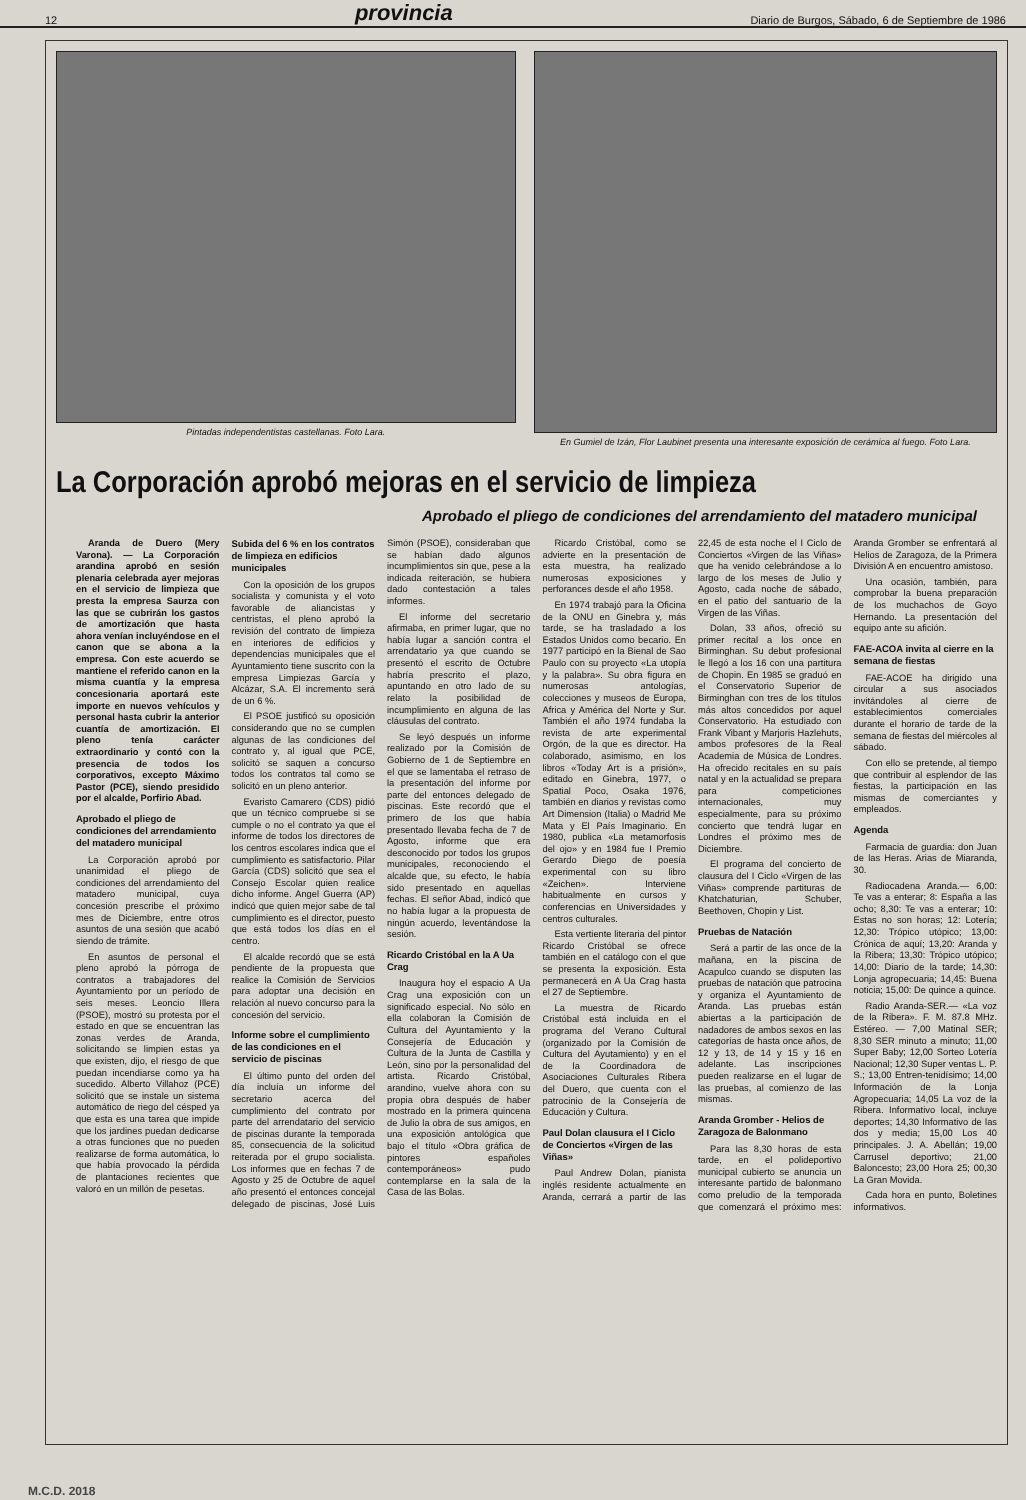12 provincia Diario de Burgos, Sábado, 6 de Septiembre de 1986
Pintadas independentistas castellanas. Foto Lara.
En Gumiel de Izán, Flor Laubinet presenta una interesante exposición de cerámica al fuego. Foto Lara.
La Corporación aprobó mejoras en el servicio de limpieza
Aprobado el pliego de condiciones del arrendamiento del matadero municipal
Aranda de Duero (Mery Varona). — La Corporación arandina aprobó en sesión plenaria celebrada ayer mejoras en el servicio de limpieza que presta la empresa Saurza con las que se cubrirán los gastos de amortización que hasta ahora venían incluyéndose en el canon que se abona a la empresa. Con este acuerdo se mantiene el referido canon en la misma cuantía y la empresa concesionaria aportará este importe en nuevos vehículos y personal hasta cubrir la anterior cuantía de amortización. El pleno tenía carácter extraordinario y contó con la presencia de todos los corporativos, excepto Máximo Pastor (PCE), siendo presidido por el alcalde, Porfirio Abad.
Aprobado el pliego de condiciones del arrendamiento del matadero municipal
La Corporación aprobó por unanimidad el pliego de condiciones del arrendamiento del matadero municipal, cuya concesión prescribe el próximo mes de Diciembre, entre otros asuntos de una sesión que acabó siendo de trámite.
En asuntos de personal el pleno aprobó la pórroga de contratos a trabajadores del Ayuntamiento por un período de seis meses. Leoncio Illera (PSOE), mostró su protesta por el estado en que se encuentran las zonas verdes de Aranda, solicitando se limpien estas ya que existen, dijo, el riesgo de que puedan incendiarse como ya ha sucedido. Alberto Villahoz (PCE) solicitó que se instale un sistema automático de riego del césped ya que esta es una tarea que impide que los jardines puedan dedicarse a otras funciones que no pueden realizarse de forma automática, lo que había provocado la pérdida de plantaciones recientes que valoró en un millón de pesetas.
Subida del 6 % en los contratos de limpieza en edificios municipales
Con la oposición de los grupos socialista y comunista y el voto favorable de aliancistas y centristas, el pleno aprobó la revisión del contrato de limpieza en interiores de edificios y dependencias municipales que el Ayuntamiento tiene suscrito con la empresa Limpiezas García y Alcázar, S.A. El incremento será de un 6 %.
El PSOE justificó su oposición considerando que no se cumplen algunas de las condiciones del contrato y, al igual que PCE, solicitó se saquen a concurso todos los contratos tal como se solicitó en un pleno anterior.
Evaristo Camarero (CDS) pidió que un técnico compruebe si se cumple o no el contrato ya que el informe de todos los directores de los centros escolares indica que el cumplimiento es satisfactorio. Pilar García (CDS) solicitó que sea el Consejo Escolar quien realice dicho informe. Angel Guerra (AP) indicó que quien mejor sabe de tal cumplimiento es el director, puesto que está todos los días en el centro.
El alcalde recordó que se está pendiente de la propuesta que realice la Comisión de Servicios para adoptar una decisión en relación al nuevo concurso para la concesión del servicio.
Informe sobre el cumplimiento de las condiciones en el servicio de piscinas
El último punto del orden del día incluía un informe del secretario acerca del cumplimiento del contrato por parte del arrendatario del servicio de piscinas durante la temporada 85, consecuencia de la solicitud reiterada por el grupo socialista. Los informes que en fechas 7 de Agosto y 25 de Octubre de aquel año presentó el entonces concejal delegado de piscinas, José Luis Simón (PSOE), consideraban que se habían dado algunos incumplimientos sin que, pese a la indicada reiteración, se hubiera dado contestación a tales informes.
El informe del secretario afirmaba, en primer lugar, que no había lugar a sanción contra el arrendatario ya que cuando se presentó el escrito de Octubre habría prescrito el plazo, apuntando en otro lado de su relato la posibilidad de incumplimiento en alguna de las cláusulas del contrato.
Se leyó después un informe realizado por la Comisión de Gobierno de 1 de Septiembre en el que se lamentaba el retraso de la presentación del informe por parte del entonces delegado de piscinas. Este recordó que el primero de los que había presentado llevaba fecha de 7 de Agosto, informe que era desconocido por todos los grupos municipales, reconociendo el alcalde que, su efecto, le había sido presentado en aquellas fechas. El señor Abad, indicó que no había lugar a la propuesta de ningún acuerdo, leventándose la sesión.
Ricardo Cristóbal en la A Ua Crag
Inaugura hoy el espacio A Ua Crag una exposición con un significado especial. No sólo en ella colaboran la Comisión de Cultura del Ayuntamiento y la Consejería de Educación y Cultura de la Junta de Castilla y León, sino por la personalidad del artista. Ricardo Cristóbal, arandino, vuelve ahora con su propia obra después de haber mostrado en la primera quincena de Julio la obra de sus amigos, en una exposición antológica que bajo el título «Obra gráfica de pintores españoles contemporáneos» pudo contemplarse en la sala de la Casa de las Bolas.
Ricardo Cristóbal, como se advierte en la presentación de esta muestra, ha realizado numerosas exposiciones y perforances desde el año 1958.
En 1974 trabajó para la Oficina de la ONU en Ginebra y, más tarde, se ha trasladado a los Estados Unidos como becario. En 1977 participó en la Bienal de Sao Paulo con su proyecto «La utopía y la palabra». Su obra figura en numerosas antologías, colecciones y museos de Europa, Africa y América del Norte y Sur. También el año 1974 fundaba la revista de arte experimental Orgón, de la que es director. Ha colaborado, asimismo, en los libros «Today Art is a prisión», editado en Ginebra, 1977, o Spatial Poco, Osaka 1976, también en diarios y revistas como Art Dimension (Italia) o Madrid Me Mata y El País Imaginario. En 1980, publica «La metamorfosis del ojo» y en 1984 fue I Premio Gerardo Diego de poesía experimental con su libro «Zeichen». Interviene habitualmente en cursos y conferencias en Universidades y centros culturales.
Esta vertiente literaria del pintor Ricardo Cristóbal se ofrece también en el catálogo con el que se presenta la exposición. Esta permanecerá en A Ua Crag hasta el 27 de Septiembre.
La muestra de Ricardo Cristóbal está incluida en el programa del Verano Cultural (organizado por la Comisión de Cultura del Ayutamiento) y en el de la Coordinadora de Asociaciones Culturales Ribera del Duero, que cuenta con el patrocinio de la Consejería de Educación y Cultura.
Paul Dolan clausura el I Ciclo de Conciertos «Virgen de las Viñas»
Paul Andrew Dolan, pianista inglés residente actualmente en Aranda, cerrará a partir de las 22,45 de esta noche el I Ciclo de Conciertos «Virgen de las Viñas» que ha venido celebrándose a lo largo de los meses de Julio y Agosto, cada noche de sábado, en el patio del santuario de la Virgen de las Viñas.
Dolan, 33 años, ofreció su primer recital a los once en Birminghan. Su debut profesional le llegó a los 16 con una partitura de Chopin. En 1985 se graduó en el Conservatorio Superior de Birminghan con tres de los títulos más altos concedidos por aquel Conservatorio. Ha estudiado con Frank Vibant y Marjoris Hazlehuts, ambos profesores de la Real Academia de Música de Londres. Ha ofrecido recitales en su país natal y en la actualidad se prepara para competiciones internacionales, muy especialmente, para su próximo concierto que tendrá lugar en Londres el próximo mes de Diciembre.
El programa del concierto de clausura del I Ciclo «Virgen de las Viñas» comprende partituras de Khatchaturian, Schuber, Beethoven, Chopin y List.
Pruebas de Natación
Será a partir de las once de la mañana, en la piscina de Acapulco cuando se disputen las pruebas de natación que patrocina y organiza el Ayuntamiento de Aranda. Las pruebas están abiertas a la participación de nadadores de ambos sexos en las categorías de hasta once años, de 12 y 13, de 14 y 15 y 16 en adelante. Las inscripciones pueden realizarse en el lugar de las pruebas, al comienzo de las mismas.
Aranda Gromber - Helios de Zaragoza de Balonmano
Para las 8,30 horas de esta tarde, en el polideportivo municipal cubierto se anuncia un interesante partido de balonmano como preludio de la temporada que comenzará el próximo mes: Aranda Gromber se enfrentará al Helios de Zaragoza, de la Primera División A en encuentro amistoso.
Una ocasión, también, para comprobar la buena preparación de los muchachos de Goyo Hernando. La presentación del equipo ante su afición.
FAE-ACOA invita al cierre en la semana de fiestas
FAE-ACOE ha dirigido una circular a sus asociados invitándoles al cierre de establecimientos comerciales durante el horario de tarde de la semana de fiestas del miércoles al sábado.
Con ello se pretende, al tiempo que contribuir al esplendor de las fiestas, la participación en las mismas de comerciantes y empleados.
Agenda
Farmacia de guardia: don Juan de las Heras. Arias de Miaranda, 30.
Radiocadena Aranda.— 6,00: Te vas a enterar; 8: España a las ocho; 8,30: Te vas a enterar; 10: Estas no son horas; 12: Lotería; 12,30: Trópico utópico; 13,00: Crónica de aquí; 13,20: Aranda y la Ribera; 13,30: Trópico utópico; 14,00: Diario de la tarde; 14,30: Lonja agropecuaria; 14,45: Buena noticia; 15,00: De quince a quince.
Radio Aranda-SER.— «La voz de la Ribera». F. M. 87.8 MHz. Estéreo. — 7,00 Matinal SER; 8,30 SER minuto a minuto; 11,00 Super Baby; 12,00 Sorteo Lotería Nacional; 12,30 Super ventas L. P. S.; 13,00 Entren-tenidísimo; 14,00 Información de la Lonja Agropecuaria; 14,05 La voz de la Ribera. Informativo local, incluye deportes; 14,30 Informativo de las dos y media; 15,00 Los 40 principales. J. A. Abellán; 19,00 Carrusel deportivo; 21,00 Baloncesto; 23,00 Hora 25; 00,30 La Gran Movida.
Cada hora en punto, Boletines informativos.
M.C.D. 2018